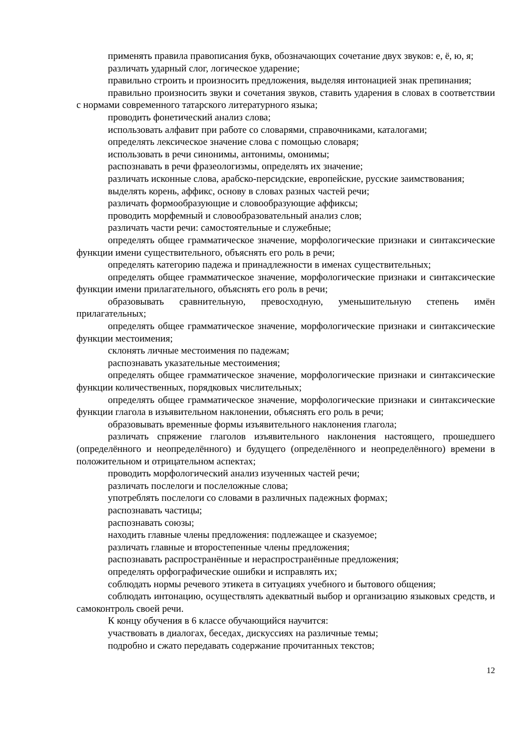применять правила правописания букв, обозначающих сочетание двух звуков: е, ё, ю, я;
различать ударный слог, логическое ударение;
правильно строить и произносить предложения, выделяя интонацией знак препинания;
правильно произносить звуки и сочетания звуков, ставить ударения в словах в соответствии с нормами современного татарского литературного языка;
проводить фонетический анализ слова;
использовать алфавит при работе со словарями, справочниками, каталогами;
определять лексическое значение слова с помощью словаря;
использовать в речи синонимы, антонимы, омонимы;
распознавать в речи фразеологизмы, определять их значение;
различать исконные слова, арабско-персидские, европейские, русские заимствования;
выделять корень, аффикс, основу в словах разных частей речи;
различать формообразующие и словообразующие аффиксы;
проводить морфемный и словообразовательный анализ слов;
различать части речи: самостоятельные и служебные;
определять общее грамматическое значение, морфологические признаки и синтаксические функции имени существительного, объяснять его роль в речи;
определять категорию падежа и принадлежности в именах существительных;
определять общее грамматическое значение, морфологические признаки и синтаксические функции имени прилагательного, объяснять его роль в речи;
образовывать сравнительную, превосходную, уменьшительную степень имён прилагательных;
определять общее грамматическое значение, морфологические признаки и синтаксические функции местоимения;
склонять личные местоимения по падежам;
распознавать указательные местоимения;
определять общее грамматическое значение, морфологические признаки и синтаксические функции количественных, порядковых числительных;
определять общее грамматическое значение, морфологические признаки и синтаксические функции глагола в изъявительном наклонении, объяснять его роль в речи;
образовывать временные формы изъявительного наклонения глагола;
различать спряжение глаголов изъявительного наклонения настоящего, прошедшего (определённого и неопределённого) и будущего (определённого и неопределённого) времени в положительном и отрицательном аспектах;
проводить морфологический анализ изученных частей речи;
различать послелоги и послеложные слова;
употреблять послелоги со словами в различных падежных формах;
распознавать частицы;
распознавать союзы;
находить главные члены предложения: подлежащее и сказуемое;
различать главные и второстепенные члены предложения;
распознавать распространённые и нераспространённые предложения;
определять орфографические ошибки и исправлять их;
соблюдать нормы речевого этикета в ситуациях учебного и бытового общения;
соблюдать интонацию, осуществлять адекватный выбор и организацию языковых средств, и самоконтроль своей речи.
К концу обучения в 6 классе обучающийся научится:
участвовать в диалогах, беседах, дискуссиях на различные темы;
подробно и сжато передавать содержание прочитанных текстов;
12